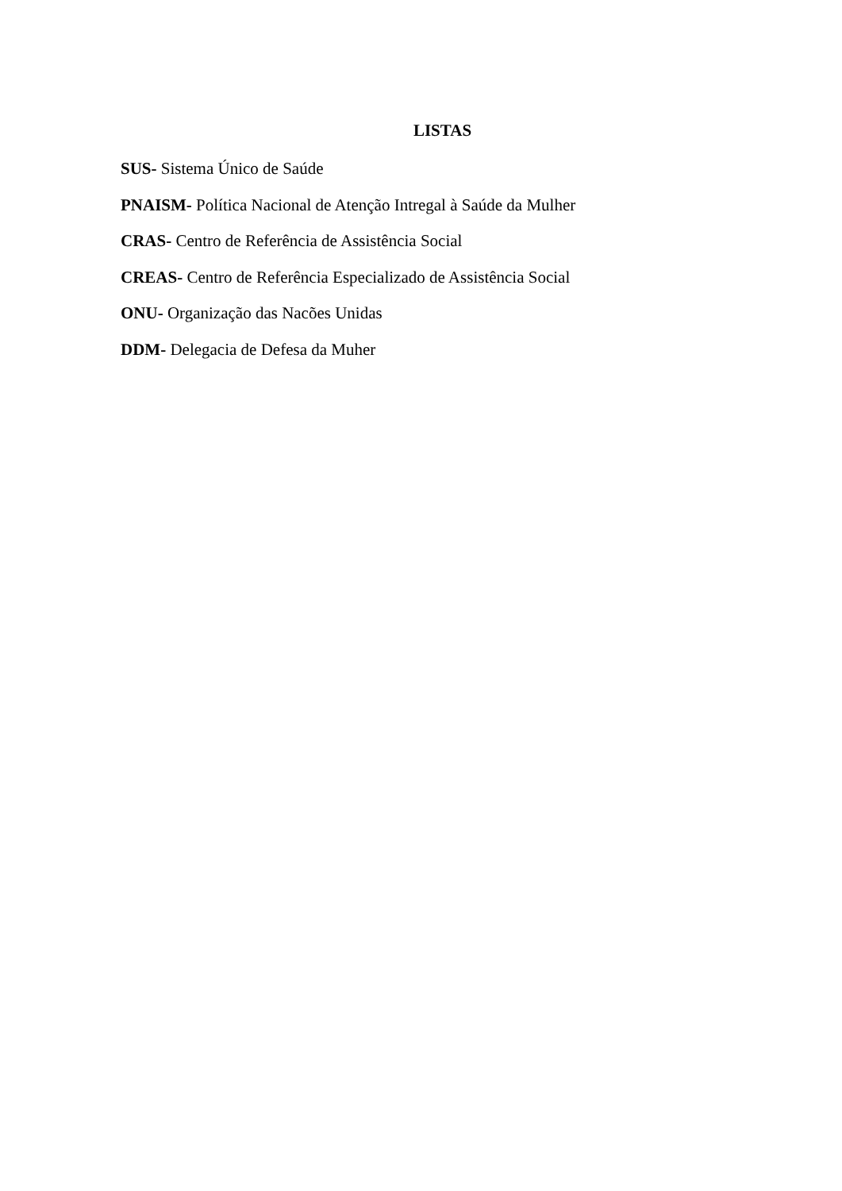LISTAS
SUS- Sistema Único de Saúde
PNAISM- Política Nacional de Atenção Intregal à Saúde da Mulher
CRAS- Centro de Referência de Assistência Social
CREAS- Centro de Referência Especializado de Assistência Social
ONU- Organização das Nacões Unidas
DDM- Delegacia de Defesa da Muher